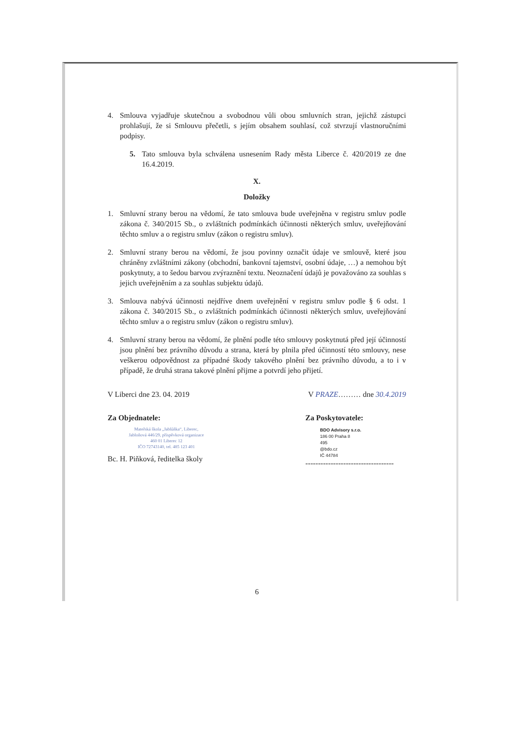4. Smlouva vyjadřuje skutečnou a svobodnou vůli obou smluvních stran, jejichž zástupci prohlašují, že si Smlouvu přečetli, s jejím obsahem souhlasí, což stvrzují vlastnoručními podpisy.
5. Tato smlouva byla schválena usnesením Rady města Liberce č. 420/2019 ze dne 16.4.2019.
X.
Doložky
1. Smluvní strany berou na vědomí, že tato smlouva bude uveřejněna v registru smluv podle zákona č. 340/2015 Sb., o zvláštních podmínkách účinnosti některých smluv, uveřejňování těchto smluv a o registru smluv (zákon o registru smluv).
2. Smluvní strany berou na vědomí, že jsou povinny označit údaje ve smlouvě, které jsou chráněny zvláštními zákony (obchodní, bankovní tajemství, osobní údaje, …) a nemohou být poskytnuty, a to šedou barvou zvýraznění textu. Neoznačení údajů je považováno za souhlas s jejich uveřejněním a za souhlas subjektu údajů.
3. Smlouva nabývá účinnosti nejdříve dnem uveřejnění v registru smluv podle § 6 odst. 1 zákona č. 340/2015 Sb., o zvláštních podmínkách účinnosti některých smluv, uveřejňování těchto smluv a o registru smluv (zákon o registru smluv).
4. Smluvní strany berou na vědomí, že plnění podle této smlouvy poskytnutá před její účinností jsou plnění bez právního důvodu a strana, která by plnila před účinností této smlouvy, nese veškerou odpovědnost za případné škody takového plnění bez právního důvodu, a to i v případě, že druhá strana takové plnění přijme a potvrdí jeho přijetí.
V Liberci dne 23. 04. 2019 V PRAZE……… dne 30.4.2019
Za Objednatele:
Mateřská škola „Jablůňka“, Liberec,
Jabloňová 446/29, příspěvková organizace
460 01 Liberec 12
IČO 72743140, tel. 485 123 401
Bc. H. Piňková, ředitelka školy
Za Poskytovatele:
BDO Advisory s.r.o.
186 00 Praha 8
495
@bdo.cz
IČ 44784
-----------------------------------
6